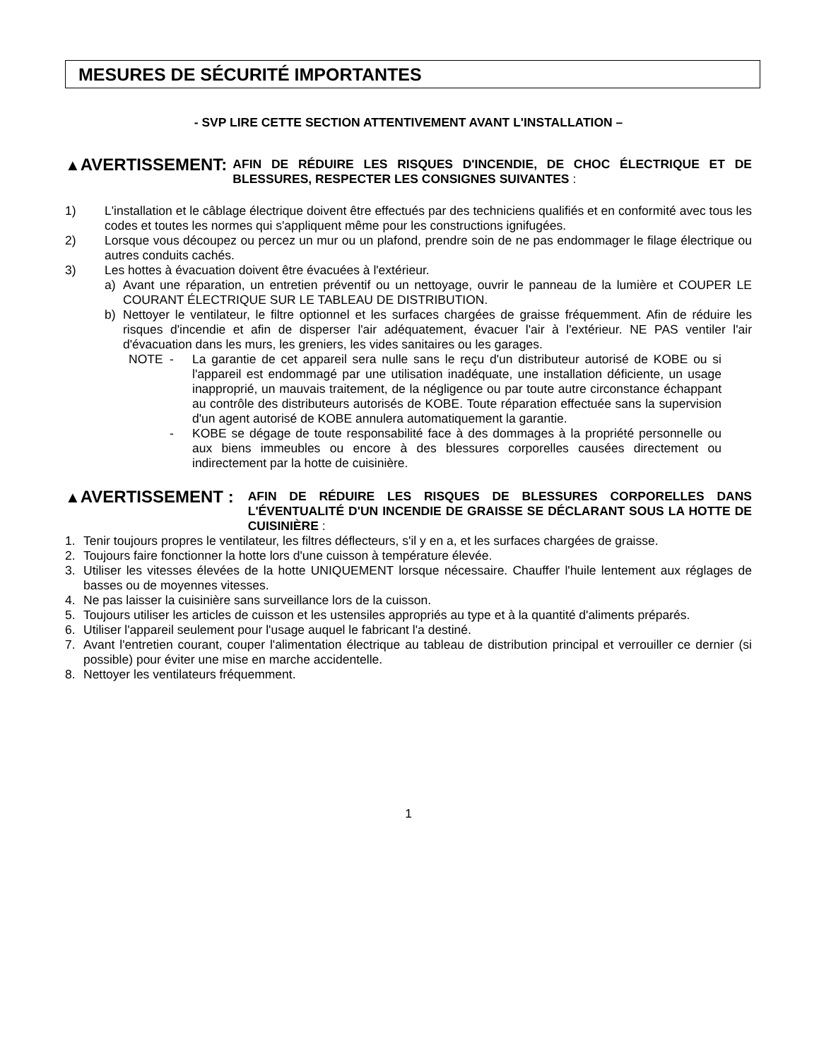MESURES DE SÉCURITÉ IMPORTANTES
- SVP LIRE CETTE SECTION ATTENTIVEMENT AVANT L'INSTALLATION –
▲AVERTISSEMENT:
AFIN DE RÉDUIRE LES RISQUES D'INCENDIE, DE CHOC ÉLECTRIQUE ET DE BLESSURES, RESPECTER LES CONSIGNES SUIVANTES :
1) L'installation et le câblage électrique doivent être effectués par des techniciens qualifiés et en conformité avec tous les codes et toutes les normes qui s'appliquent même pour les constructions ignifugées.
2) Lorsque vous découpez ou percez un mur ou un plafond, prendre soin de ne pas endommager le filage électrique ou autres conduits cachés.
3) Les hottes à évacuation doivent être évacuées à l'extérieur.
a) Avant une réparation, un entretien préventif ou un nettoyage, ouvrir le panneau de la lumière et COUPER LE COURANT ÉLECTRIQUE SUR LE TABLEAU DE DISTRIBUTION.
b) Nettoyer le ventilateur, le filtre optionnel et les surfaces chargées de graisse fréquemment. Afin de réduire les risques d'incendie et afin de disperser l'air adéquatement, évacuer l'air à l'extérieur. NE PAS ventiler l'air d'évacuation dans les murs, les greniers, les vides sanitaires ou les garages.
NOTE - La garantie de cet appareil sera nulle sans le reçu d'un distributeur autorisé de KOBE ou si l'appareil est endommagé par une utilisation inadéquate, une installation déficiente, un usage inapproprié, un mauvais traitement, de la négligence ou par toute autre circonstance échappant au contrôle des distributeurs autorisés de KOBE. Toute réparation effectuée sans la supervision d'un agent autorisé de KOBE annulera automatiquement la garantie.
- KOBE se dégage de toute responsabilité face à des dommages à la propriété personnelle ou aux biens immeubles ou encore à des blessures corporelles causées directement ou indirectement par la hotte de cuisinière.
▲AVERTISSEMENT :
AFIN DE RÉDUIRE LES RISQUES DE BLESSURES CORPORELLES DANS L'ÉVENTUALITÉ D'UN INCENDIE DE GRAISSE SE DÉCLARANT SOUS LA HOTTE DE CUISINIÈRE :
1. Tenir toujours propres le ventilateur, les filtres déflecteurs, s'il y en a, et les surfaces chargées de graisse.
2. Toujours faire fonctionner la hotte lors d'une cuisson à température élevée.
3. Utiliser les vitesses élevées de la hotte UNIQUEMENT lorsque nécessaire. Chauffer l'huile lentement aux réglages de basses ou de moyennes vitesses.
4. Ne pas laisser la cuisinière sans surveillance lors de la cuisson.
5. Toujours utiliser les articles de cuisson et les ustensiles appropriés au type et à la quantité d'aliments préparés.
6. Utiliser l'appareil seulement pour l'usage auquel le fabricant l'a destiné.
7. Avant l'entretien courant, couper l'alimentation électrique au tableau de distribution principal et verrouiller ce dernier (si possible) pour éviter une mise en marche accidentelle.
8. Nettoyer les ventilateurs fréquemment.
1